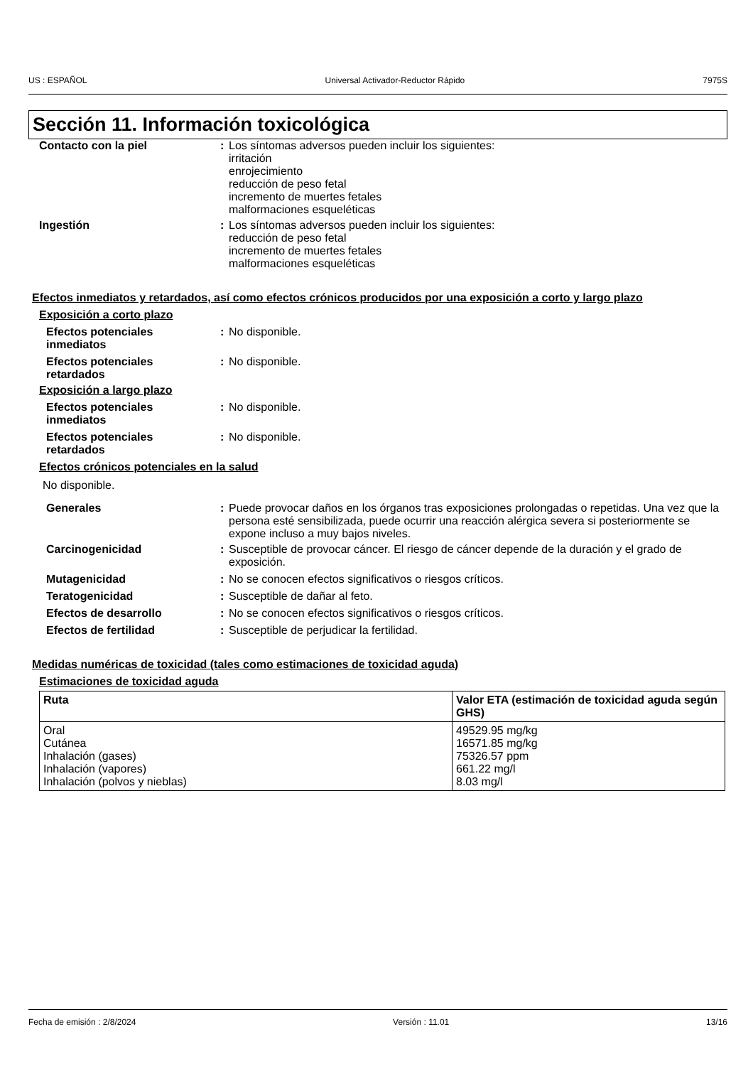US : ESPAÑOL Universal Activador-Reductor Rápido 7975S
Sección 11. Información toxicológica
Contacto con la piel : Los síntomas adversos pueden incluir los siguientes:
irritación
enrojecimiento
reducción de peso fetal
incremento de muertes fetales
malformaciones esqueléticas
Ingestión : Los síntomas adversos pueden incluir los siguientes:
reducción de peso fetal
incremento de muertes fetales
malformaciones esqueléticas
Efectos inmediatos y retardados, así como efectos crónicos producidos por una exposición a corto y largo plazo
Exposición a corto plazo
Efectos potenciales
inmediatos
: No disponible.
Efectos potenciales
retardados
: No disponible.
Exposición a largo plazo
Efectos potenciales
inmediatos
: No disponible.
Efectos potenciales
retardados
: No disponible.
Efectos crónicos potenciales en la salud
No disponible.
Generales : Puede provocar daños en los órganos tras exposiciones prolongadas o repetidas. Una vez que la persona esté sensibilizada, puede ocurrir una reacción alérgica severa si posteriormente se expone incluso a muy bajos niveles.
Carcinogenicidad : Susceptible de provocar cáncer. El riesgo de cáncer depende de la duración y el grado de exposición.
Mutagenicidad : No se conocen efectos significativos o riesgos críticos.
Teratogenicidad : Susceptible de dañar al feto.
Efectos de desarrollo : No se conocen efectos significativos o riesgos críticos.
Efectos de fertilidad : Susceptible de perjudicar la fertilidad.
Medidas numéricas de toxicidad (tales como estimaciones de toxicidad aguda)
Estimaciones de toxicidad aguda
| Ruta | Valor ETA (estimación de toxicidad aguda según GHS) |
| --- | --- |
| Oral Cutánea Inhalación (gases) Inhalación (vapores) Inhalación (polvos y nieblas) | 49529.95 mg/kg 16571.85 mg/kg 75326.57 ppm 661.22 mg/l 8.03 mg/l |
Fecha de emisión : 2/8/2024 Versión : 11.01 13/16